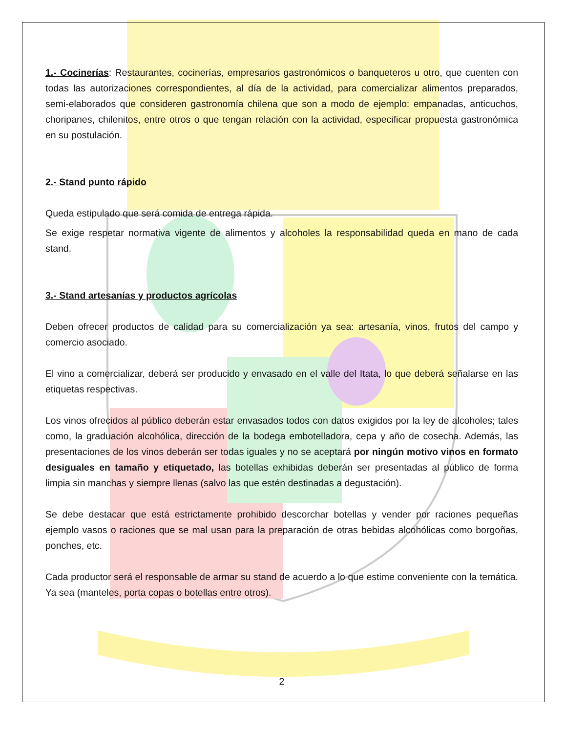1.- Cocinerías: Restaurantes, cocinerías, empresarios gastronómicos o banqueteros u otro, que cuenten con todas las autorizaciones correspondientes, al día de la actividad, para comercializar alimentos preparados, semi-elaborados que consideren gastronomía chilena que son a modo de ejemplo: empanadas, anticuchos, choripanes, chilenitos, entre otros o que tengan relación con la actividad, especificar propuesta gastronómica en su postulación.
2.- Stand punto rápido
Queda estipulado que será comida de entrega rápida.
Se exige respetar normativa vigente de alimentos y alcoholes la responsabilidad queda en mano de cada stand.
3.- Stand artesanías y productos agrícolas
Deben ofrecer productos de calidad para su comercialización ya sea: artesanía, vinos, frutos del campo y comercio asociado.
El vino a comercializar, deberá ser producido y envasado en el valle del Itata, lo que deberá señalarse en las etiquetas respectivas.
Los vinos ofrecidos al público deberán estar envasados todos con datos exigidos por la ley de alcoholes; tales como, la graduación alcohólica, dirección de la bodega embotelladora, cepa y año de cosecha. Además, las presentaciones de los vinos deberán ser todas iguales y no se aceptará por ningún motivo vinos en formato desiguales en tamaño y etiquetado, las botellas exhibidas deberán ser presentadas al público de forma limpia sin manchas y siempre llenas (salvo las que estén destinadas a degustación).
Se debe destacar que está estrictamente prohibido descorchar botellas y vender por raciones pequeñas ejemplo vasos o raciones que se mal usan para la preparación de otras bebidas alcohólicas como borgoñas, ponches, etc.
Cada productor será el responsable de armar su stand de acuerdo a lo que estime conveniente con la temática. Ya sea (manteles, porta copas o botellas entre otros).
2